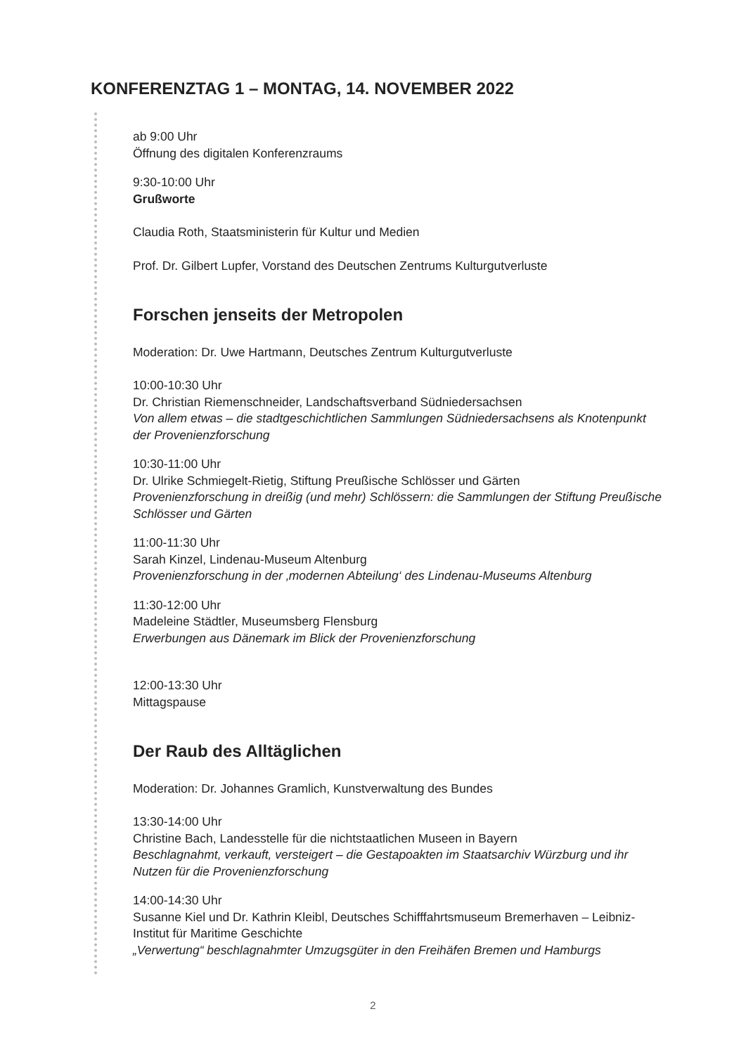KONFERENZTAG 1 – MONTAG, 14. NOVEMBER 2022
ab 9:00 Uhr
Öffnung des digitalen Konferenzraums
9:30-10:00 Uhr
Grußworte
Claudia Roth, Staatsministerin für Kultur und Medien
Prof. Dr. Gilbert Lupfer, Vorstand des Deutschen Zentrums Kulturgutverluste
Forschen jenseits der Metropolen
Moderation: Dr. Uwe Hartmann, Deutsches Zentrum Kulturgutverluste
10:00-10:30 Uhr
Dr. Christian Riemenschneider, Landschaftsverband Südniedersachsen
Von allem etwas – die stadtgeschichtlichen Sammlungen Südniedersachsens als Knotenpunkt der Provenienzforschung
10:30-11:00 Uhr
Dr. Ulrike Schmiegelt-Rietig, Stiftung Preußische Schlösser und Gärten
Provenienzforschung in dreißig (und mehr) Schlössern: die Sammlungen der Stiftung Preußische Schlösser und Gärten
11:00-11:30 Uhr
Sarah Kinzel, Lindenau-Museum Altenburg
Provenienzforschung in der ‚modernen Abteilung‘ des Lindenau-Museums Altenburg
11:30-12:00 Uhr
Madeleine Städtler, Museumsberg Flensburg
Erwerbungen aus Dänemark im Blick der Provenienzforschung
12:00-13:30 Uhr
Mittagspause
Der Raub des Alltäglichen
Moderation: Dr. Johannes Gramlich, Kunstverwaltung des Bundes
13:30-14:00 Uhr
Christine Bach, Landesstelle für die nichtstaatlichen Museen in Bayern
Beschlagnahmt, verkauft, versteigert – die Gestapoakten im Staatsarchiv Würzburg und ihr Nutzen für die Provenienzforschung
14:00-14:30 Uhr
Susanne Kiel und Dr. Kathrin Kleibl, Deutsches Schifffahrtsmuseum Bremerhaven – Leibniz-Institut für Maritime Geschichte
„Verwertung“ beschlagnahmter Umzugsgüter in den Freihäfen Bremen und Hamburgs
2